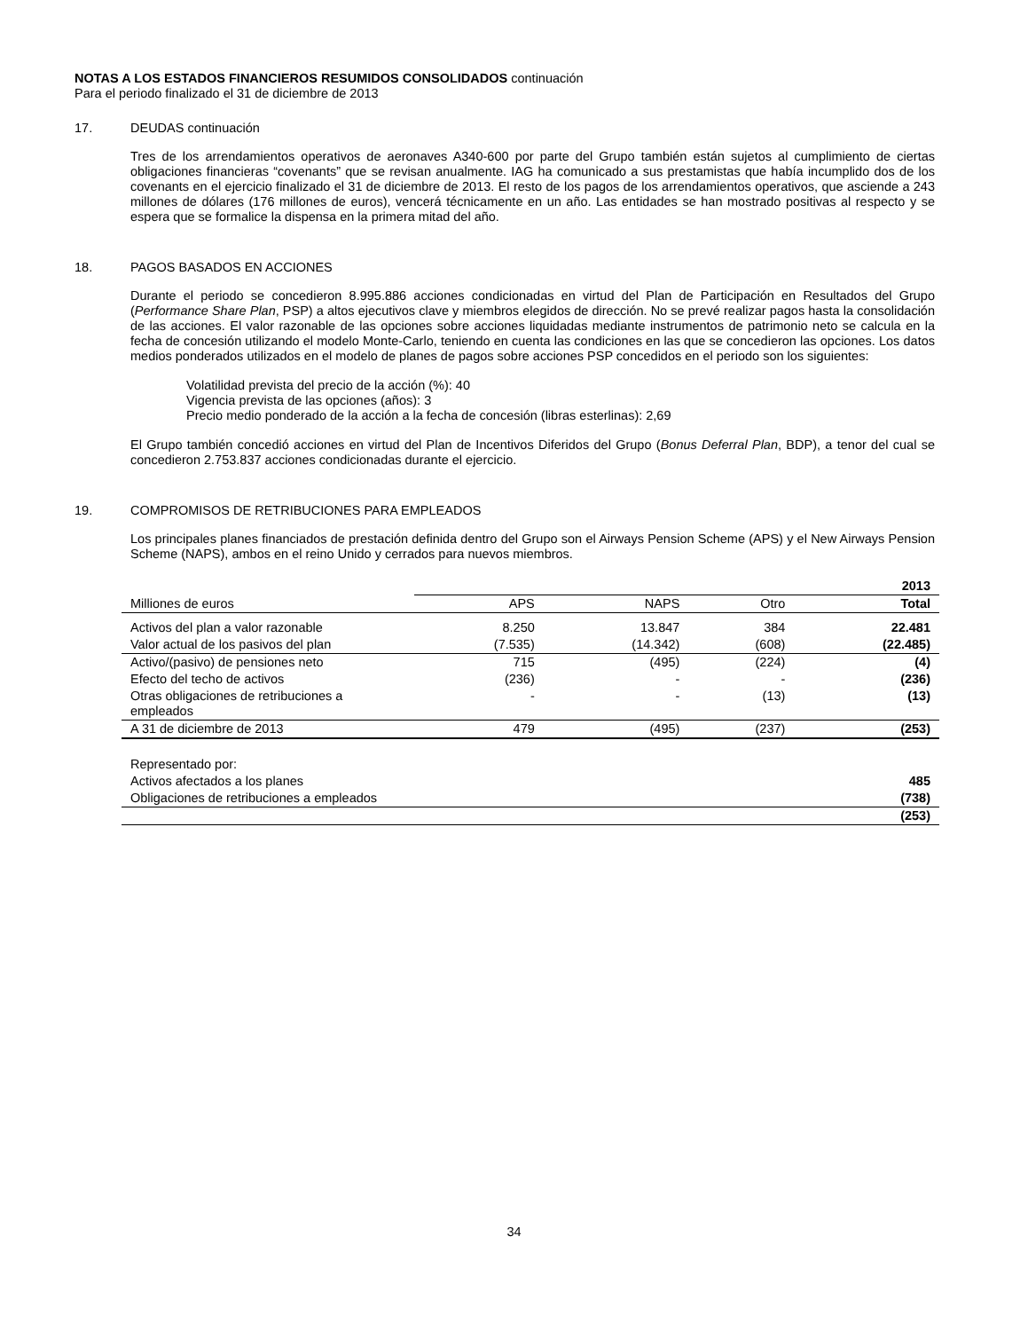NOTAS A LOS ESTADOS FINANCIEROS RESUMIDOS CONSOLIDADOS continuación
Para el periodo finalizado el 31 de diciembre de 2013
17. DEUDAS continuación
Tres de los arrendamientos operativos de aeronaves A340-600 por parte del Grupo también están sujetos al cumplimiento de ciertas obligaciones financieras “covenants” que se revisan anualmente. IAG ha comunicado a sus prestamistas que había incumplido dos de los covenants en el ejercicio finalizado el 31 de diciembre de 2013. El resto de los pagos de los arrendamientos operativos, que asciende a 243 millones de dólares (176 millones de euros), vencerá técnicamente en un año. Las entidades se han mostrado positivas al respecto y se espera que se formalice la dispensa en la primera mitad del año.
18. PAGOS BASADOS EN ACCIONES
Durante el periodo se concedieron 8.995.886 acciones condicionadas en virtud del Plan de Participación en Resultados del Grupo (Performance Share Plan, PSP) a altos ejecutivos clave y miembros elegidos de dirección. No se prevé realizar pagos hasta la consolidación de las acciones. El valor razonable de las opciones sobre acciones liquidadas mediante instrumentos de patrimonio neto se calcula en la fecha de concesión utilizando el modelo Monte-Carlo, teniendo en cuenta las condiciones en las que se concedieron las opciones. Los datos medios ponderados utilizados en el modelo de planes de pagos sobre acciones PSP concedidos en el periodo son los siguientes:
Volatilidad prevista del precio de la acción (%): 40
Vigencia prevista de las opciones (años): 3
Precio medio ponderado de la acción a la fecha de concesión (libras esterlinas): 2,69
El Grupo también concedió acciones en virtud del Plan de Incentivos Diferidos del Grupo (Bonus Deferral Plan, BDP), a tenor del cual se concedieron 2.753.837 acciones condicionadas durante el ejercicio.
19. COMPROMISOS DE RETRIBUCIONES PARA EMPLEADOS
Los principales planes financiados de prestación definida dentro del Grupo son el Airways Pension Scheme (APS) y el New Airways Pension Scheme (NAPS), ambos en el reino Unido y cerrados para nuevos miembros.
| | | | | 2013 |
| Milliones de euros | APS | NAPS | Otro | Total |
| Activos del plan a valor razonable | 8.250 | 13.847 | 384 | 22.481 |
| Valor actual de los pasivos del plan | (7.535) | (14.342) | (608) | (22.485) |
| Activo/(pasivo) de pensiones neto | 715 | (495) | (224) | (4) |
| Efecto del techo de activos | (236) | - | - | (236) |
| Otras obligaciones de retribuciones a empleados | - | - | (13) | (13) |
| A 31 de diciembre de 2013 | 479 | (495) | (237) | (253) |
| Representado por: | | | | |
| Activos afectados a los planes | | | | 485 |
| Obligaciones de retribuciones a empleados | | | | (738) |
| | | | | (253) |
34